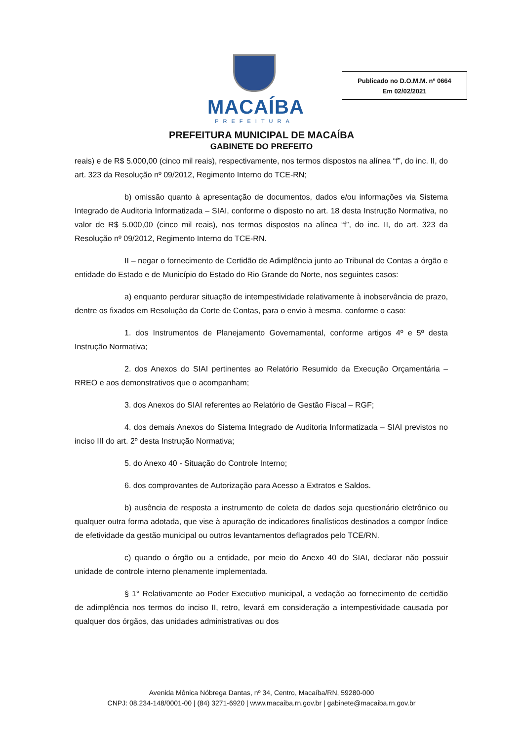MACAÍBA
PREFEITURA
Publicado no D.O.M.M. nº 0664
Em 02/02/2021
PREFEITURA MUNICIPAL DE MACAÍBA
GABINETE DO PREFEITO
reais) e de R$ 5.000,00 (cinco mil reais), respectivamente, nos termos dispostos na alínea “f”, do inc. II, do art. 323 da Resolução nº 09/2012, Regimento Interno do TCE-RN;
b) omissão quanto à apresentação de documentos, dados e/ou informações via Sistema Integrado de Auditoria Informatizada – SIAI, conforme o disposto no art. 18 desta Instrução Normativa, no valor de R$ 5.000,00 (cinco mil reais), nos termos dispostos na alínea “f”, do inc. II, do art. 323 da Resolução nº 09/2012, Regimento Interno do TCE-RN.
II – negar o fornecimento de Certidão de Adimplência junto ao Tribunal de Contas a órgão e entidade do Estado e de Município do Estado do Rio Grande do Norte, nos seguintes casos:
a) enquanto perdurar situação de intempestividade relativamente à inobservância de prazo, dentre os fixados em Resolução da Corte de Contas, para o envio à mesma, conforme o caso:
1. dos Instrumentos de Planejamento Governamental, conforme artigos 4º e 5º desta Instrução Normativa;
2. dos Anexos do SIAI pertinentes ao Relatório Resumido da Execução Orçamentária – RREO e aos demonstrativos que o acompanham;
3. dos Anexos do SIAI referentes ao Relatório de Gestão Fiscal – RGF;
4. dos demais Anexos do Sistema Integrado de Auditoria Informatizada – SIAI previstos no inciso III do art. 2º desta Instrução Normativa;
5. do Anexo 40 - Situação do Controle Interno;
6. dos comprovantes de Autorização para Acesso a Extratos e Saldos.
b) ausência de resposta a instrumento de coleta de dados seja questionário eletrônico ou qualquer outra forma adotada, que vise à apuração de indicadores finalísticos destinados a compor índice de efetividade da gestão municipal ou outros levantamentos deflagrados pelo TCE/RN.
c) quando o órgão ou a entidade, por meio do Anexo 40 do SIAI, declarar não possuir unidade de controle interno plenamente implementada.
§ 1° Relativamente ao Poder Executivo municipal, a vedação ao fornecimento de certidão de adimplência nos termos do inciso II, retro, levará em consideração a intempestividade causada por qualquer dos órgãos, das unidades administrativas ou dos
Avenida Mônica Nóbrega Dantas, nº 34, Centro, Macaíba/RN, 59280-000
CNPJ: 08.234-148/0001-00 | (84) 3271-6920 | www.macaiba.rn.gov.br | gabinete@macaiba.rn.gov.br